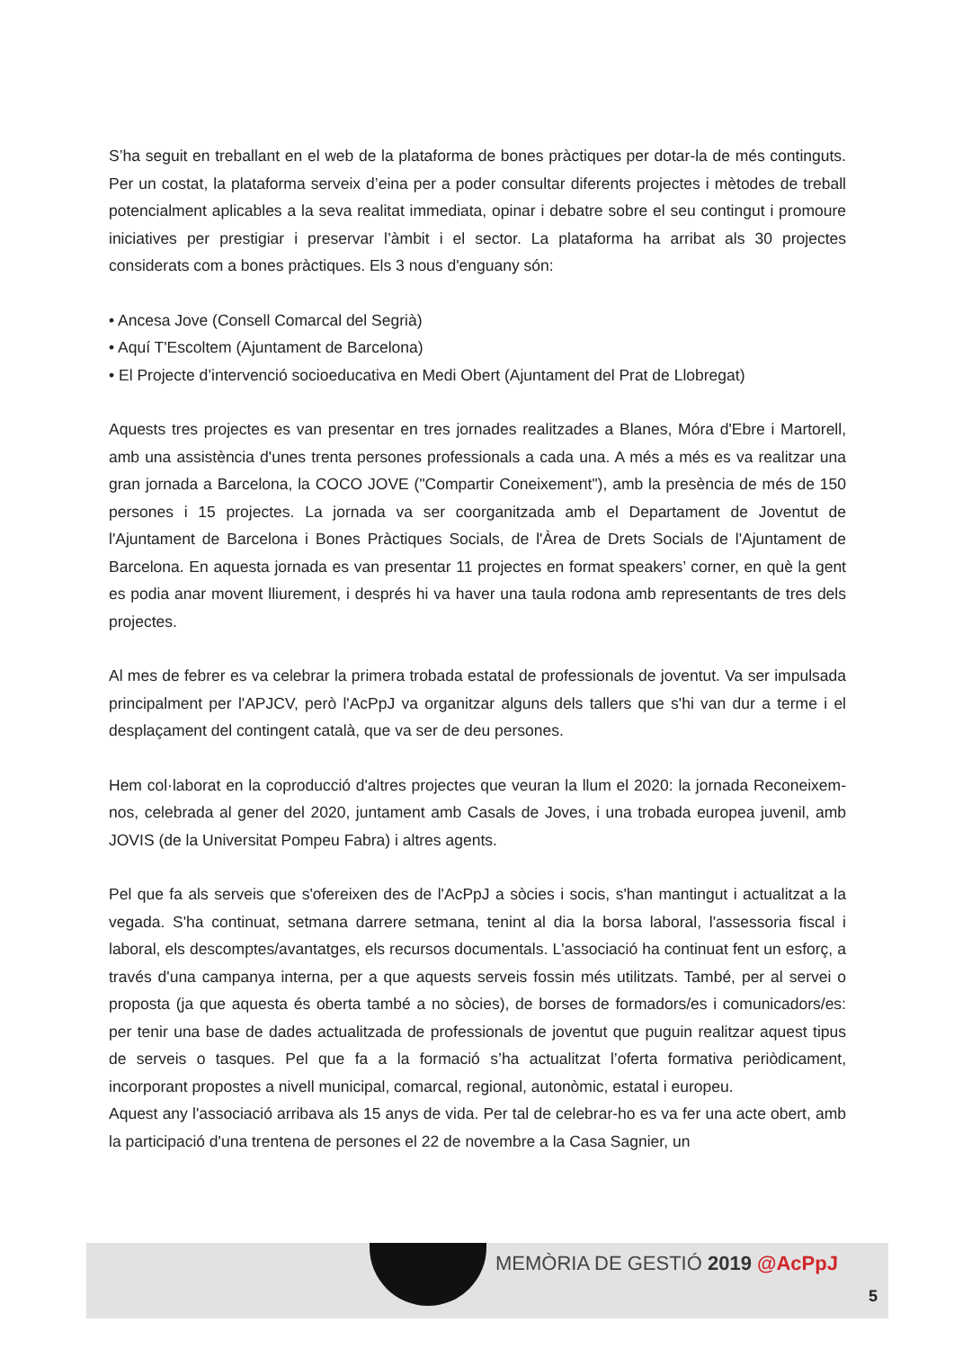S’ha seguit en treballant en el web de la plataforma de bones pràctiques per dotar-la de més continguts. Per un costat, la plataforma serveix d’eina per a poder consultar diferents projectes i mètodes de treball potencialment aplicables a la seva realitat immediata, opinar i debatre sobre el seu contingut i promoure iniciatives per prestigiar i preservar l’àmbit i el sector. La plataforma ha arribat als 30 projectes considerats com a bones pràctiques. Els 3 nous d'enguany són:
• Ancesa Jove (Consell Comarcal del Segrià)
• Aquí T'Escoltem (Ajuntament de Barcelona)
• El Projecte d’intervenció socioeducativa en Medi Obert (Ajuntament del Prat de Llobregat)
Aquests tres projectes es van presentar en tres jornades realitzades a Blanes, Móra d'Ebre i Martorell, amb una assistència d'unes trenta persones professionals a cada una. A més a més es va realitzar una gran jornada a Barcelona, la COCO JOVE ("Compartir Coneixement"), amb la presència de més de 150 persones i 15 projectes. La jornada va ser coorganitzada amb el Departament de Joventut de l'Ajuntament de Barcelona i Bones Pràctiques Socials, de l'Àrea de Drets Socials de l'Ajuntament de Barcelona. En aquesta jornada es van presentar 11 projectes en format speakers’ corner, en què la gent es podia anar movent lliurement, i després hi va haver una taula rodona amb representants de tres dels projectes.
Al mes de febrer es va celebrar la primera trobada estatal de professionals de joventut. Va ser impulsada principalment per l'APJCV, però l'AcPpJ va organitzar alguns dels tallers que s'hi van dur a terme i el desplaçament del contingent català, que va ser de deu persones.
Hem col·laborat en la coproducció d'altres projectes que veuran la llum el 2020: la jornada Reconeixem-nos, celebrada al gener del 2020, juntament amb Casals de Joves, i una trobada europea juvenil, amb JOVIS (de la Universitat Pompeu Fabra) i altres agents.
Pel que fa als serveis que s'ofereixen des de l'AcPpJ a sòcies i socis, s'han mantingut i actualitzat a la vegada. S'ha continuat, setmana darrere setmana, tenint al dia la borsa laboral, l'assessoria fiscal i laboral, els descomptes/avantatges, els recursos documentals. L'associació ha continuat fent un esforç, a través d'una campanya interna, per a que aquests serveis fossin més utilitzats. També, per al servei o proposta (ja que aquesta és oberta també a no sòcies), de borses de formadors/es i comunicadors/es: per tenir una base de dades actualitzada de professionals de joventut que puguin realitzar aquest tipus de serveis o tasques. Pel que fa a la formació s’ha actualitzat l’oferta formativa periòdicament, incorporant propostes a nivell municipal, comarcal, regional, autonòmic, estatal i europeu.
Aquest any l'associació arribava als 15 anys de vida. Per tal de celebrar-ho es va fer una acte obert, amb la participació d'una trentena de persones el 22 de novembre a la Casa Sagnier, un
MEMÒRIA DE GESTIÓ 2019 @AcPpJ
5